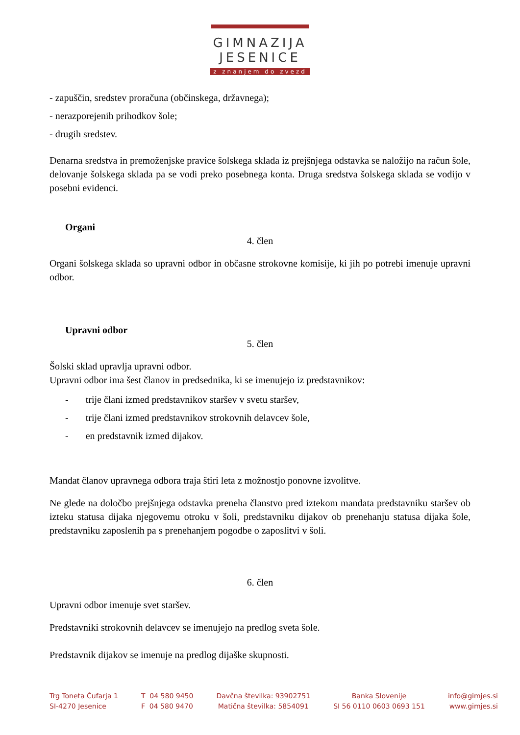GIMNAZIJA
JESENICE
z znanjem do zvezd
- zapuščin, sredstev proračuna (občinskega, državnega);
- nerazporejenih prihodkov šole;
- drugih sredstev.
Denarna sredstva in premoženjske pravice šolskega sklada iz prejšnjega odstavka se naložijo na račun šole, delovanje šolskega sklada pa se vodi preko posebnega konta. Druga sredstva šolskega sklada se vodijo v posebni evidenci.
Organi
4. člen
Organi šolskega sklada so upravni odbor in občasne strokovne komisije, ki jih po potrebi imenuje upravni odbor.
Upravni odbor
5. člen
Šolski sklad upravlja upravni odbor.
Upravni odbor ima šest članov in predsednika, ki se imenujejo iz predstavnikov:
- trije člani izmed predstavnikov staršev v svetu staršev,
- trije člani izmed predstavnikov strokovnih delavcev šole,
- en predstavnik izmed dijakov.
Mandat članov upravnega odbora traja štiri leta z možnostjo ponovne izvolitve.
Ne glede na določbo prejšnjega odstavka preneha članstvo pred iztekom mandata predstavniku staršev ob izteku statusa dijaka njegovemu otroku v šoli, predstavniku dijakov ob prenehanju statusa dijaka šole, predstavniku zaposlenih pa s prenehanjem pogodbe o zaposlitvi v šoli.
6. člen
Upravni odbor imenuje svet staršev.
Predstavniki strokovnih delavcev se imenujejo na predlog sveta šole.
Predstavnik dijakov se imenuje na predlog dijaške skupnosti.
Trg Toneta Čufarja 1
SI-4270 Jesenice
T 04 580 9450
F 04 580 9470
Davčna številka: 93902751
Matična številka: 5854091
Banka Slovenije
SI 56 0110 0603 0693 151
info@gimjes.si
www.gimjes.si